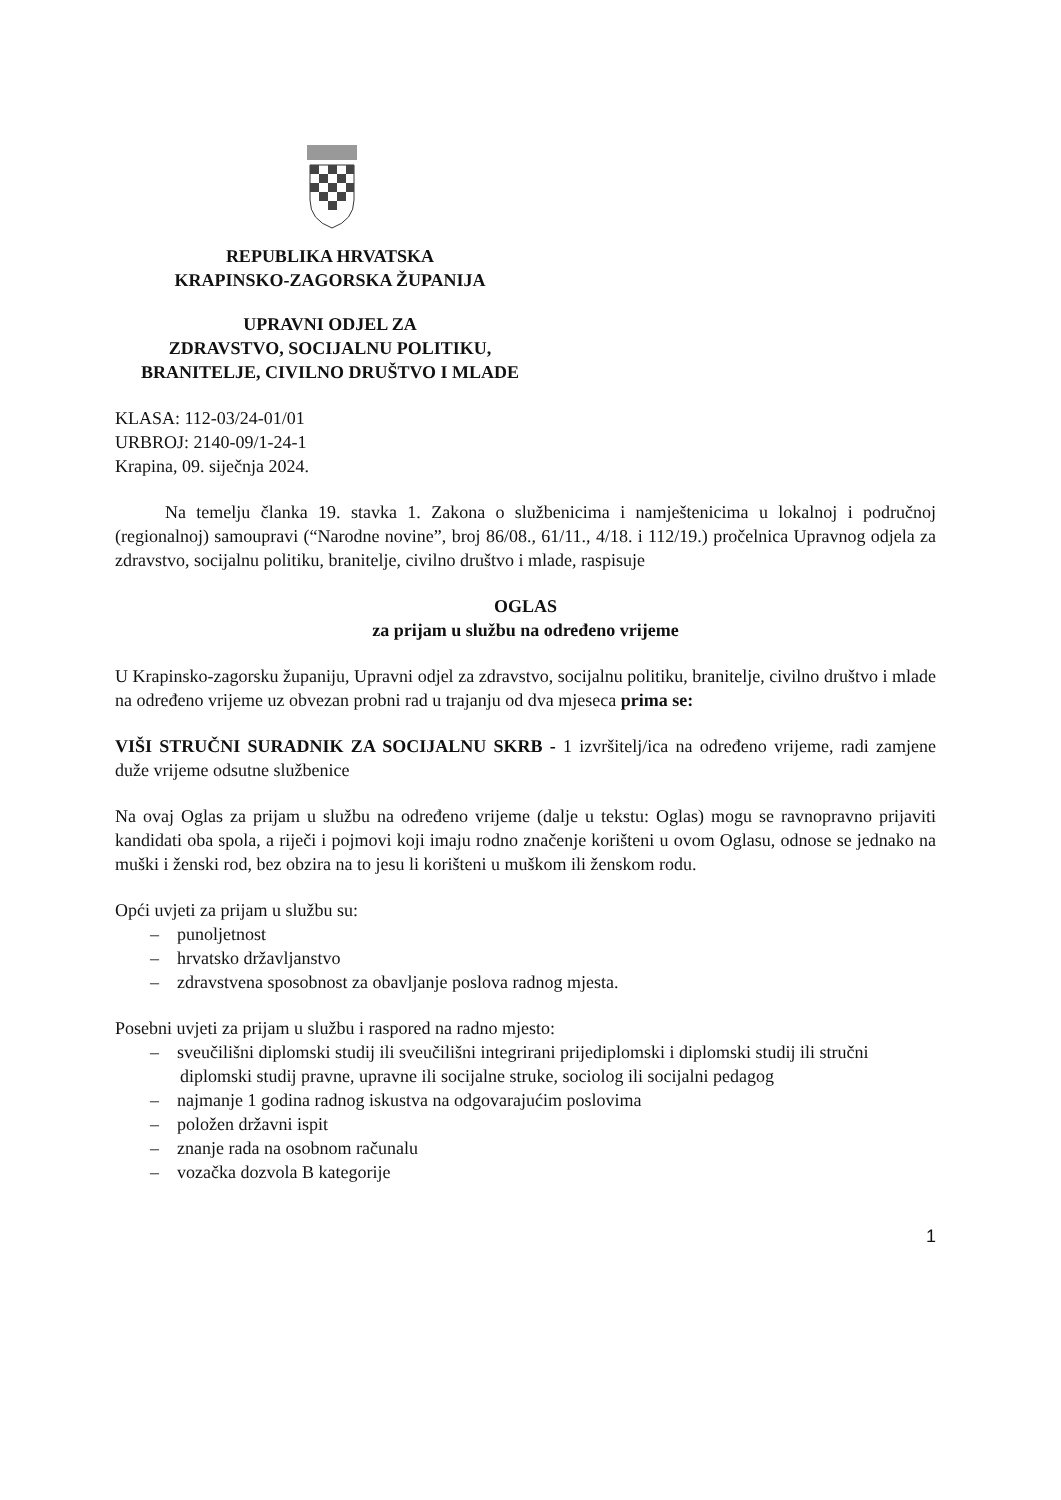REPUBLIKA HRVATSKA
KRAPINSKO-ZAGORSKA ŽUPANIJA
UPRAVNI ODJEL ZA
ZDRAVSTVO, SOCIJALNU POLITIKU,
BRANITELJE, CIVILNO DRUŠTVO I MLADE
KLASA: 112-03/24-01/01
URBROJ: 2140-09/1-24-1
Krapina, 09. siječnja 2024.
Na temelju članka 19. stavka 1. Zakona o službenicima i namještenicima u lokalnoj i područnoj (regionalnoj) samoupravi (“Narodne novine”, broj 86/08., 61/11., 4/18. i 112/19.) pročelnica Upravnog odjela za zdravstvo, socijalnu politiku, branitelje, civilno društvo i mlade, raspisuje
OGLAS
za prijam u službu na određeno vrijeme
U Krapinsko-zagorsku županiju, Upravni odjel za zdravstvo, socijalnu politiku, branitelje, civilno društvo i mlade na određeno vrijeme uz obvezan probni rad u trajanju od dva mjeseca prima se:
VIŠI STRUČNI SURADNIK ZA SOCIJALNU SKRB - 1 izvršitelj/ica na određeno vrijeme, radi zamjene duže vrijeme odsutne službenice
Na ovaj Oglas za prijam u službu na određeno vrijeme (dalje u tekstu: Oglas) mogu se ravnopravno prijaviti kandidati oba spola, a riječi i pojmovi koji imaju rodno značenje korišteni u ovom Oglasu, odnose se jednako na muški i ženski rod, bez obzira na to jesu li korišteni u muškom ili ženskom rodu.
Opći uvjeti za prijam u službu su:
– punoljetnost
– hrvatsko državljanstvo
– zdravstvena sposobnost za obavljanje poslova radnog mjesta.
Posebni uvjeti za prijam u službu i raspored na radno mjesto:
– sveučilišni diplomski studij ili sveučilišni integrirani prijediplomski i diplomski studij ili stručni diplomski studij pravne, upravne ili socijalne struke, sociolog ili socijalni pedagog
– najmanje 1 godina radnog iskustva na odgovarajućim poslovima
– položen državni ispit
– znanje rada na osobnom računalu
– vozačka dozvola B kategorije
1